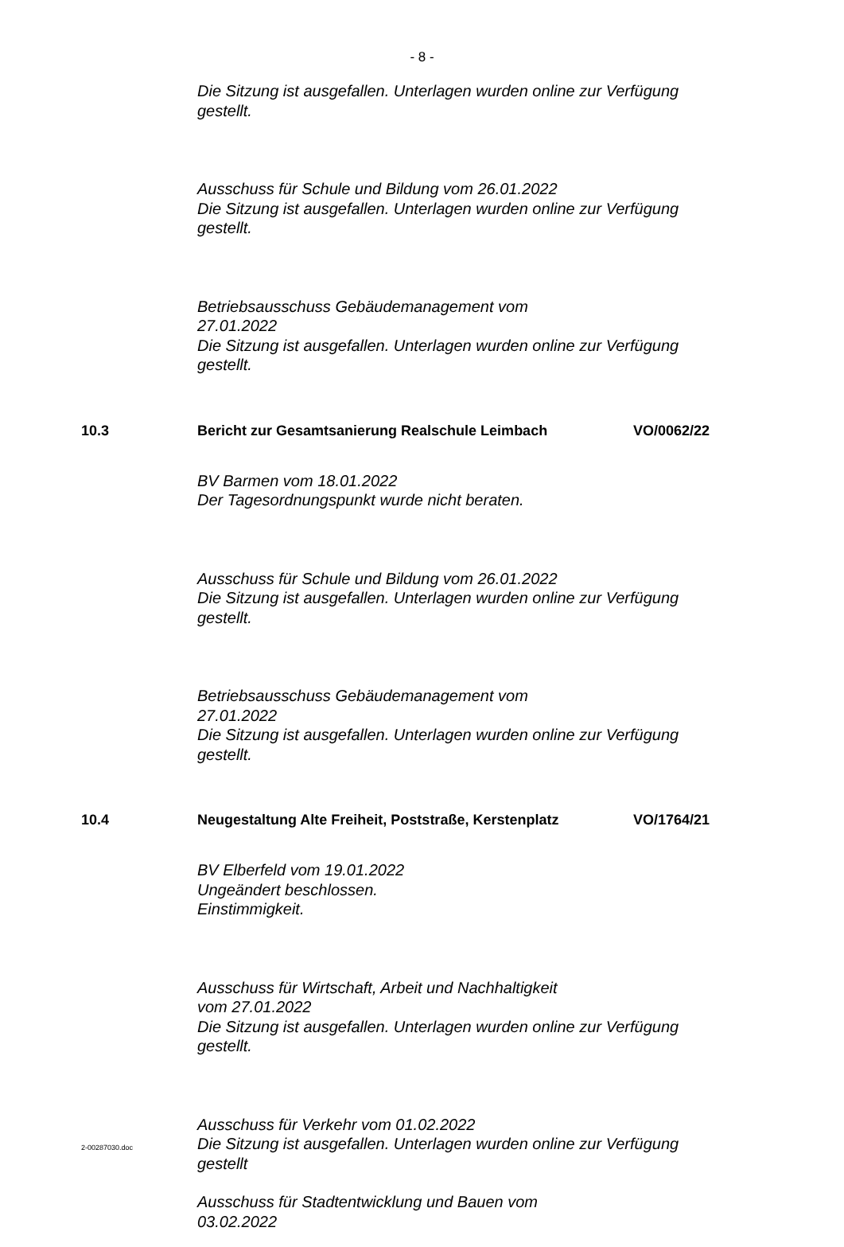- 8 -
Die Sitzung ist ausgefallen. Unterlagen wurden online zur Verfügung gestellt.
Ausschuss für Schule und Bildung vom 26.01.2022
Die Sitzung ist ausgefallen. Unterlagen wurden online zur Verfügung gestellt.
Betriebsausschuss Gebäudemanagement vom
27.01.2022
Die Sitzung ist ausgefallen. Unterlagen wurden online zur Verfügung gestellt.
10.3 Bericht zur Gesamtsanierung Realschule Leimbach VO/0062/22
BV Barmen vom 18.01.2022
Der Tagesordnungspunkt wurde nicht beraten.
Ausschuss für Schule und Bildung vom 26.01.2022
Die Sitzung ist ausgefallen. Unterlagen wurden online zur Verfügung gestellt.
Betriebsausschuss Gebäudemanagement vom
27.01.2022
Die Sitzung ist ausgefallen. Unterlagen wurden online zur Verfügung gestellt.
10.4 Neugestaltung Alte Freiheit, Poststraße, Kerstenplatz VO/1764/21
BV Elberfeld vom 19.01.2022
Ungeändert beschlossen.
Einstimmigkeit.
Ausschuss für Wirtschaft, Arbeit und Nachhaltigkeit
vom 27.01.2022
Die Sitzung ist ausgefallen. Unterlagen wurden online zur Verfügung gestellt.
Ausschuss für Verkehr vom 01.02.2022
Die Sitzung ist ausgefallen. Unterlagen wurden online zur Verfügung gestellt
Ausschuss für Stadtentwicklung und Bauen vom
03.02.2022
2-00287030.doc